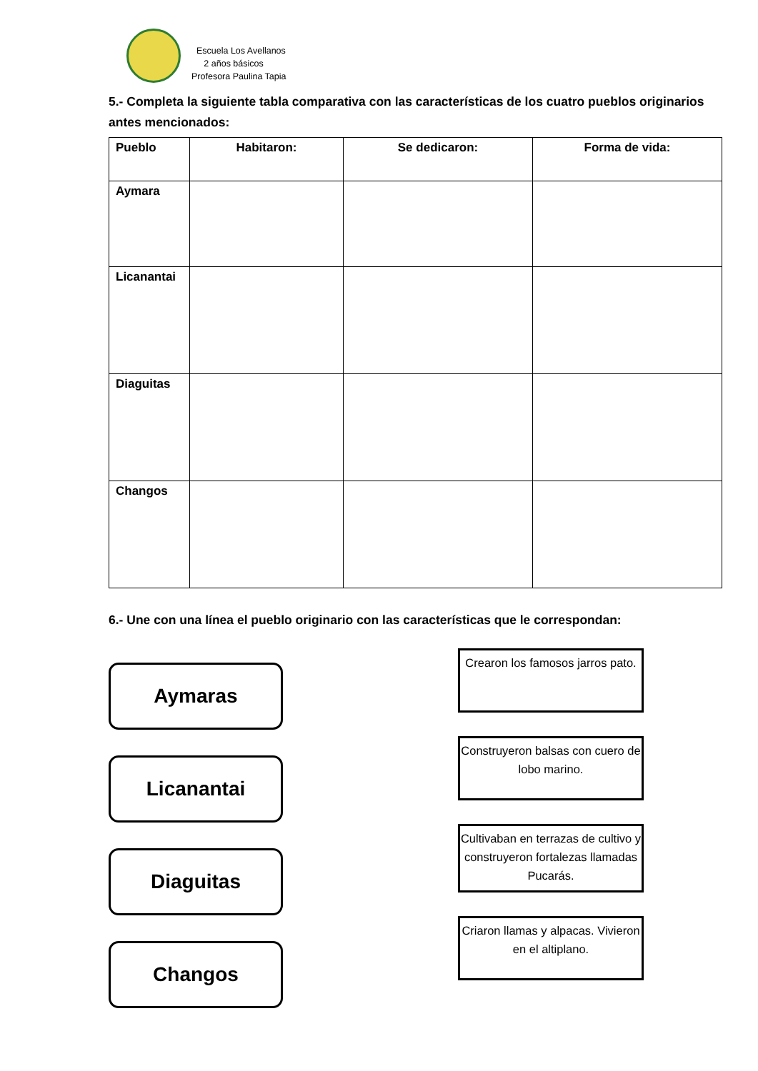Escuela Los Avellanos
2 años básicos
Profesora Paulina Tapia
5.- Completa la siguiente tabla comparativa con las características de los cuatro pueblos originarios antes mencionados:
| Pueblo | Habitaron: | Se dedicaron: | Forma de vida: |
| --- | --- | --- | --- |
| Aymara | | | |
| Licanantai | | | |
| Diaguitas | | | |
| Changos | | | |
6.- Une con una línea el pueblo originario con las características que le correspondan:
Aymaras
Licanantai
Diaguitas
Changos
Crearon los famosos jarros pato.
Construyeron balsas con cuero de lobo marino.
Cultivaban en terrazas de cultivo y construyeron fortalezas llamadas Pucarás.
Criaron llamas y alpacas. Vivieron en el altiplano.